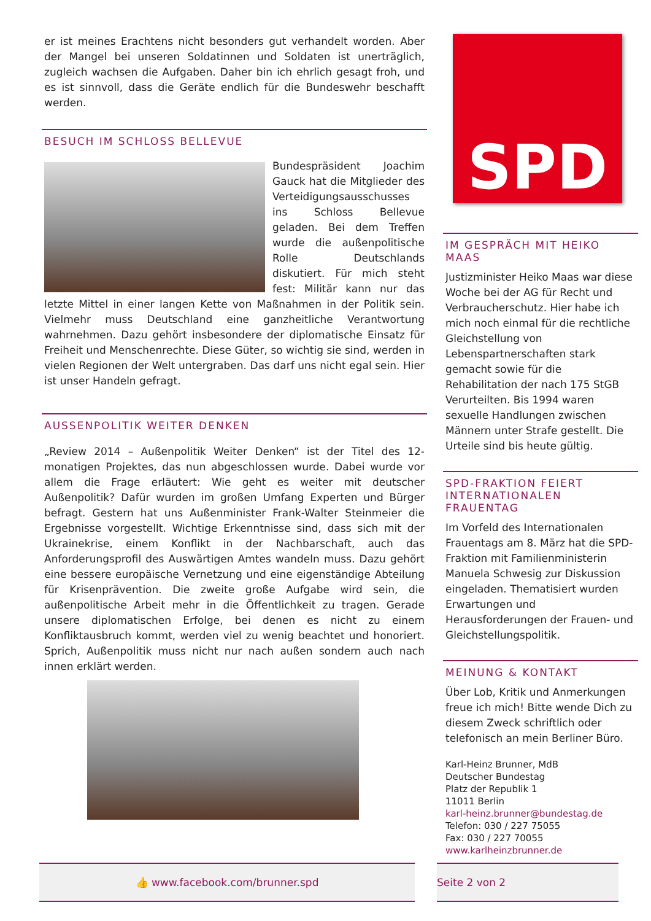er ist meines Erachtens nicht besonders gut verhandelt worden. Aber der Mangel bei unseren Soldatinnen und Soldaten ist unerträglich, zugleich wachsen die Aufgaben. Daher bin ich ehrlich gesagt froh, und es ist sinnvoll, dass die Geräte endlich für die Bundeswehr beschafft werden.
BESUCH IM SCHLOSS BELLEVUE
Bundespräsident Joachim Gauck hat die Mitglieder des Verteidigungsausschusses ins Schloss Bellevue geladen. Bei dem Treffen wurde die außenpolitische Rolle Deutschlands diskutiert. Für mich steht fest: Militär kann nur das letzte Mittel in einer langen Kette von Maßnahmen in der Politik sein. Vielmehr muss Deutschland eine ganzheitliche Verantwortung wahrnehmen. Dazu gehört insbesondere der diplomatische Einsatz für Freiheit und Menschenrechte. Diese Güter, so wichtig sie sind, werden in vielen Regionen der Welt untergraben. Das darf uns nicht egal sein. Hier ist unser Handeln gefragt.
AUSSENPOLITIK WEITER DENKEN
„Review 2014 – Außenpolitik Weiter Denken“ ist der Titel des 12-monatigen Projektes, das nun abgeschlossen wurde. Dabei wurde vor allem die Frage erläutert: Wie geht es weiter mit deutscher Außenpolitik? Dafür wurden im großen Umfang Experten und Bürger befragt. Gestern hat uns Außenminister Frank-Walter Steinmeier die Ergebnisse vorgestellt. Wichtige Erkenntnisse sind, dass sich mit der Ukrainekrise, einem Konflikt in der Nachbarschaft, auch das Anforderungsprofil des Auswärtigen Amtes wandeln muss. Dazu gehört eine bessere europäische Vernetzung und eine eigenständige Abteilung für Krisenprävention. Die zweite große Aufgabe wird sein, die außenpolitische Arbeit mehr in die Öffentlichkeit zu tragen. Gerade unsere diplomatischen Erfolge, bei denen es nicht zu einem Konfliktausbruch kommt, werden viel zu wenig beachtet und honoriert. Sprich, Außenpolitik muss nicht nur nach außen sondern auch nach innen erklärt werden.
SPD
IM GESPRÄCH MIT HEIKO MAAS
Justizminister Heiko Maas war diese Woche bei der AG für Recht und Verbraucherschutz. Hier habe ich mich noch einmal für die rechtliche Gleichstellung von Lebenspartnerschaften stark gemacht sowie für die Rehabilitation der nach 175 StGB Verurteilten. Bis 1994 waren sexuelle Handlungen zwischen Männern unter Strafe gestellt. Die Urteile sind bis heute gültig.
SPD-FRAKTION FEIERT INTERNATIONALEN FRAUENTAG
Im Vorfeld des Internationalen Frauentags am 8. März hat die SPD-Fraktion mit Familienministerin Manuela Schwesig zur Diskussion eingeladen. Thematisiert wurden Erwartungen und Herausforderungen der Frauen- und Gleichstellungspolitik.
MEINUNG & KONTAKT
Über Lob, Kritik und Anmerkungen freue ich mich! Bitte wende Dich zu diesem Zweck schriftlich oder telefonisch an mein Berliner Büro.
Karl-Heinz Brunner, MdB
Deutscher Bundestag
Platz der Republik 1
11011 Berlin
karl-heinz.brunner@bundestag.de
Telefon: 030 / 227 75055
Fax: 030 / 227 70055
www.karlheinzbrunner.de
👍 www.facebook.com/brunner.spd Seite 2 von 2